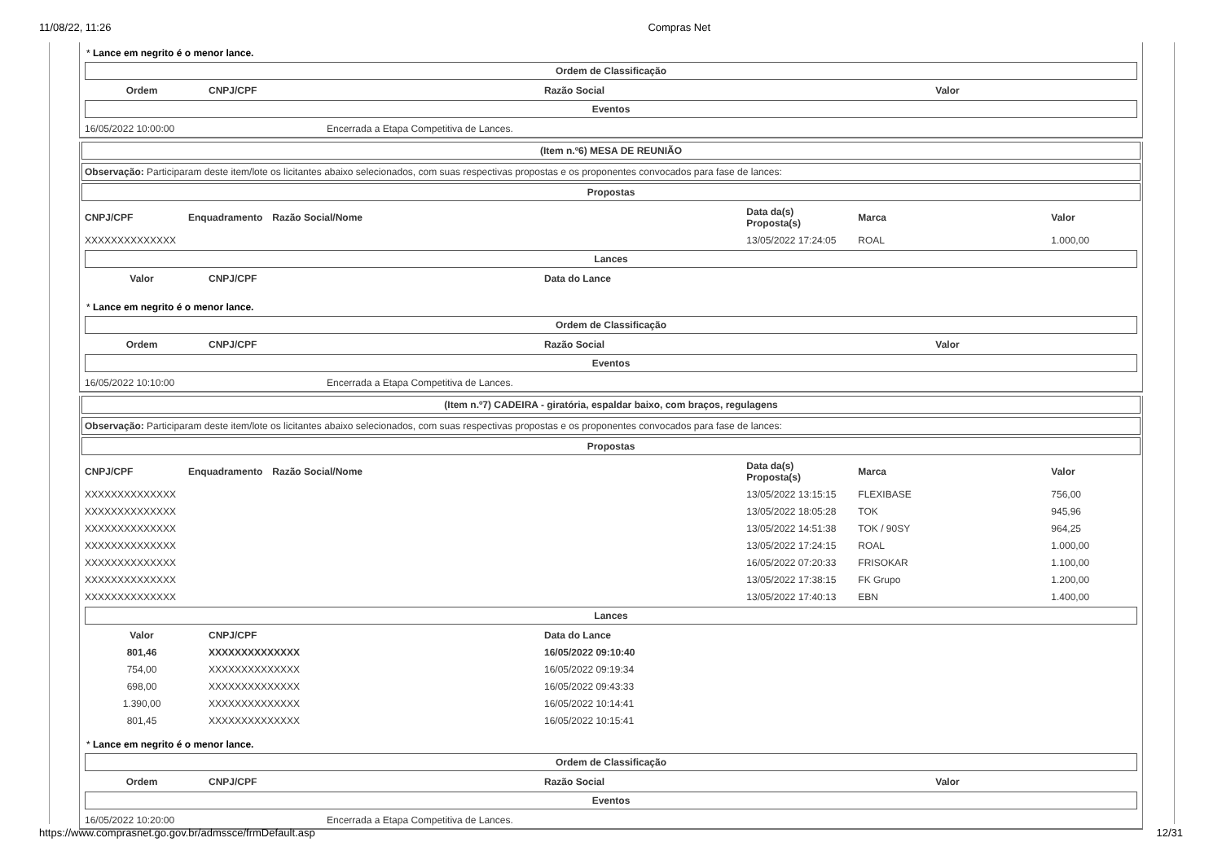11/08/22, 11:26 Compras Net
* Lance em negrito é o menor lance.
Ordem de Classificação
| Ordem | CNPJ/CPF | Razão Social | Valor |
| --- | --- | --- | --- |
Eventos
| 16/05/2022 10:00:00 | Encerrada a Etapa Competitiva de Lances. |
(Item n.º6) MESA DE REUNIÃO
Observação: Participaram deste item/lote os licitantes abaixo selecionados, com suas respectivas propostas e os proponentes convocados para fase de lances:
Propostas
| CNPJ/CPF | Enquadramento | Razão Social/Nome | Data da(s) Proposta(s) | Marca | Valor |
| --- | --- | --- | --- | --- | --- |
| XXXXXXXXXXXXXX | | | 13/05/2022 17:24:05 | ROAL | 1.000,00 |
Lances
| Valor | CNPJ/CPF | Data do Lance |
| --- | --- | --- |
* Lance em negrito é o menor lance.
Ordem de Classificação
| Ordem | CNPJ/CPF | Razão Social | Valor |
| --- | --- | --- | --- |
Eventos
| 16/05/2022 10:10:00 | Encerrada a Etapa Competitiva de Lances. |
(Item n.º7) CADEIRA - giratória, espaldar baixo, com braços, regulagens
Observação: Participaram deste item/lote os licitantes abaixo selecionados, com suas respectivas propostas e os proponentes convocados para fase de lances:
Propostas
| CNPJ/CPF | Enquadramento | Razão Social/Nome | Data da(s) Proposta(s) | Marca | Valor |
| --- | --- | --- | --- | --- | --- |
| XXXXXXXXXXXXXX | | | 13/05/2022 13:15:15 | FLEXIBASE | 756,00 |
| XXXXXXXXXXXXXX | | | 13/05/2022 18:05:28 | TOK | 945,96 |
| XXXXXXXXXXXXXX | | | 13/05/2022 14:51:38 | TOK / 90SY | 964,25 |
| XXXXXXXXXXXXXX | | | 13/05/2022 17:24:15 | ROAL | 1.000,00 |
| XXXXXXXXXXXXXX | | | 16/05/2022 07:20:33 | FRISOKAR | 1.100,00 |
| XXXXXXXXXXXXXX | | | 13/05/2022 17:38:15 | FK Grupo | 1.200,00 |
| XXXXXXXXXXXXXX | | | 13/05/2022 17:40:13 | EBN | 1.400,00 |
Lances
| Valor | CNPJ/CPF | Data do Lance |
| --- | --- | --- |
| 801,46 | XXXXXXXXXXXXXX | 16/05/2022 09:10:40 |
| 754,00 | XXXXXXXXXXXXXX | 16/05/2022 09:19:34 |
| 698,00 | XXXXXXXXXXXXXX | 16/05/2022 09:43:33 |
| 1.390,00 | XXXXXXXXXXXXXX | 16/05/2022 10:14:41 |
| 801,45 | XXXXXXXXXXXXXX | 16/05/2022 10:15:41 |
* Lance em negrito é o menor lance.
Ordem de Classificação
| Ordem | CNPJ/CPF | Razão Social | Valor |
| --- | --- | --- | --- |
Eventos
| 16/05/2022 10:20:00 | Encerrada a Etapa Competitiva de Lances. |
https://www.comprasnet.go.gov.br/admssce/frmDefault.asp 12/31